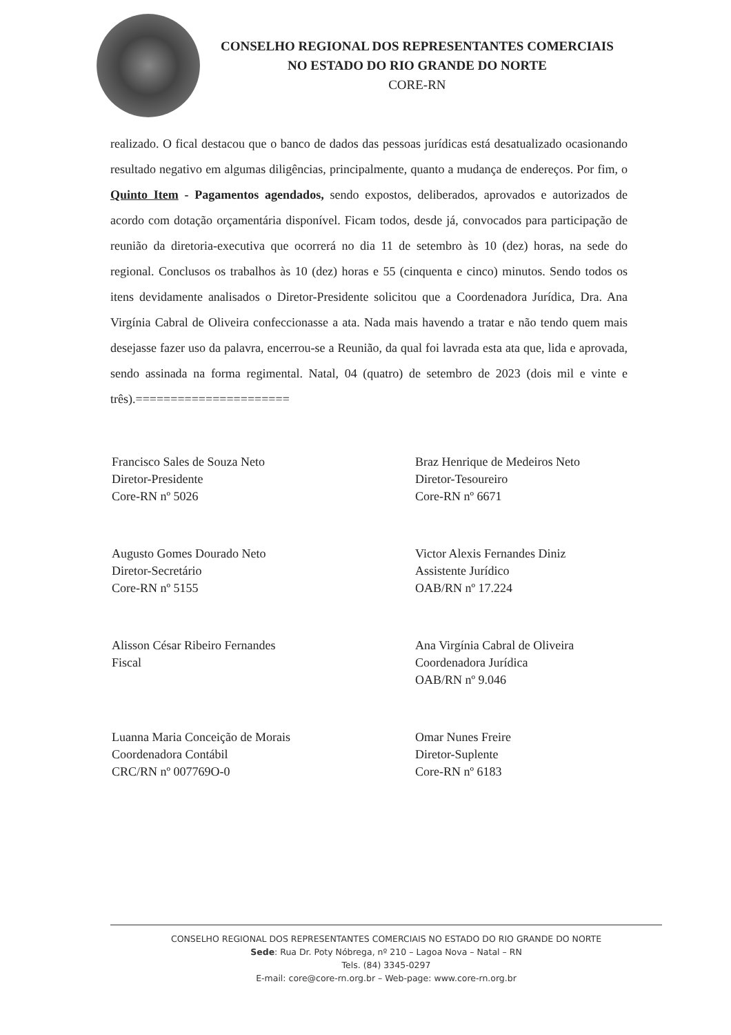CONSELHO REGIONAL DOS REPRESENTANTES COMERCIAIS
NO ESTADO DO RIO GRANDE DO NORTE
CORE-RN
realizado. O fical destacou que o banco de dados das pessoas jurídicas está desatualizado ocasionando resultado negativo em algumas diligências, principalmente, quanto a mudança de endereços. Por fim, o Quinto Item - Pagamentos agendados, sendo expostos, deliberados, aprovados e autorizados de acordo com dotação orçamentária disponível. Ficam todos, desde já, convocados para participação de reunião da diretoria-executiva que ocorrerá no dia 11 de setembro às 10 (dez) horas, na sede do regional. Conclusos os trabalhos às 10 (dez) horas e 55 (cinquenta e cinco) minutos. Sendo todos os itens devidamente analisados o Diretor-Presidente solicitou que a Coordenadora Jurídica, Dra. Ana Virgínia Cabral de Oliveira confeccionasse a ata. Nada mais havendo a tratar e não tendo quem mais desejasse fazer uso da palavra, encerrou-se a Reunião, da qual foi lavrada esta ata que, lida e aprovada, sendo assinada na forma regimental. Natal, 04 (quatro) de setembro de 2023 (dois mil e vinte e três).======================
Francisco Sales de Souza Neto
Diretor-Presidente
Core-RN nº 5026
Braz Henrique de Medeiros Neto
Diretor-Tesoureiro
Core-RN nº 6671
Augusto Gomes Dourado Neto
Diretor-Secretário
Core-RN nº 5155
Victor Alexis Fernandes Diniz
Assistente Jurídico
OAB/RN nº 17.224
Alisson César Ribeiro Fernandes
Fiscal
Ana Virgínia Cabral de Oliveira
Coordenadora Jurídica
OAB/RN nº 9.046
Luanna Maria Conceição de Morais
Coordenadora Contábil
CRC/RN nº 007769O-0
Omar Nunes Freire
Diretor-Suplente
Core-RN nº 6183
CONSELHO REGIONAL DOS REPRESENTANTES COMERCIAIS NO ESTADO DO RIO GRANDE DO NORTE
Sede: Rua Dr. Poty Nóbrega, nº 210 – Lagoa Nova – Natal – RN
Tels. (84) 3345-0297
E-mail: core@core-rn.org.br – Web-page: www.core-rn.org.br